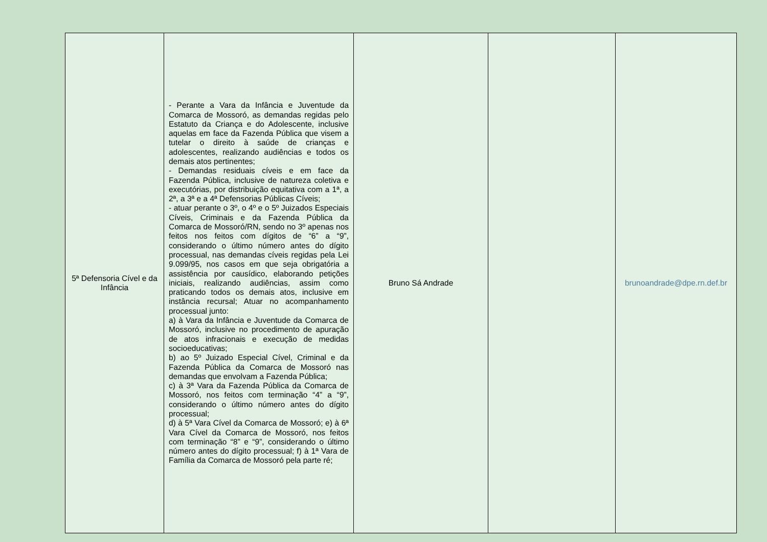| 5ª Defensoria Cível e da Infância | - Perante a Vara da Infância e Juventude da Comarca de Mossoró, as demandas regidas pelo Estatuto da Criança e do Adolescente, inclusive aquelas em face da Fazenda Pública que visem a tutelar o direito à saúde de crianças e adolescentes, realizando audiências e todos os demais atos pertinentes; - Demandas residuais cíveis e em face da Fazenda Pública, inclusive de natureza coletiva e executórias, por distribuição equitativa com a 1ª, a 2ª, a 3ª e a 4ª Defensorias Públicas Cíveis; - atuar perante o 3º, o 4º e o 5º Juizados Especiais Cíveis, Criminais e da Fazenda Pública da Comarca de Mossoró/RN, sendo no 3º apenas nos feitos nos feitos com dígitos de “6” a “9”, considerando o último número antes do dígito processual, nas demandas cíveis regidas pela Lei 9.099/95, nos casos em que seja obrigatória a assistência por causídico, elaborando petições iniciais, realizando audiências, assim como praticando todos os demais atos, inclusive em instância recursal; Atuar no acompanhamento processual junto: a) à Vara da Infância e Juventude da Comarca de Mossoró, inclusive no procedimento de apuração de atos infracionais e execução de medidas socioeducativas; b) ao 5º Juizado Especial Cível, Criminal e da Fazenda Pública da Comarca de Mossoró nas demandas que envolvam a Fazenda Pública; c) à 3ª Vara da Fazenda Pública da Comarca de Mossoró, nos feitos com terminação “4” a “9”, considerando o último número antes do dígito processual; d) à 5ª Vara Cível da Comarca de Mossoró; e) à 6ª Vara Cível da Comarca de Mossoró, nos feitos com terminação “8” e “9”, considerando o último número antes do dígito processual; f) à 1ª Vara de Família da Comarca de Mossoró pela parte ré; | Bruno Sá Andrade | | brunoandrade@dpe.rn.def.br |